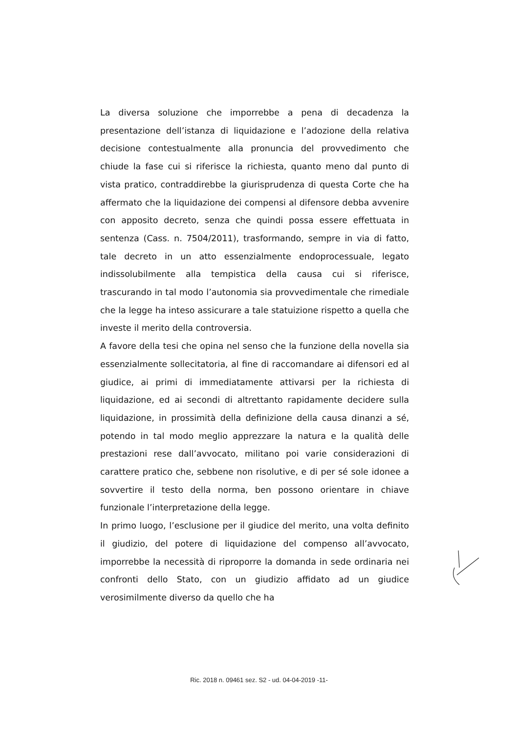La diversa soluzione che imporrebbe a pena di decadenza la presentazione dell’istanza di liquidazione e l’adozione della relativa decisione contestualmente alla pronuncia del provvedimento che chiude la fase cui si riferisce la richiesta, quanto meno dal punto di vista pratico, contraddirebbe la giurisprudenza di questa Corte che ha affermato che la liquidazione dei compensi al difensore debba avvenire con apposito decreto, senza che quindi possa essere effettuata in sentenza (Cass. n. 7504/2011), trasformando, sempre in via di fatto, tale decreto in un atto essenzialmente endoprocessuale, legato indissolubilmente alla tempistica della causa cui si riferisce, trascurando in tal modo l’autonomia sia provvedimentale che rimediale che la legge ha inteso assicurare a tale statuizione rispetto a quella che investe il merito della controversia.
A favore della tesi che opina nel senso che la funzione della novella sia essenzialmente sollecitatoria, al fine di raccomandare ai difensori ed al giudice, ai primi di immediatamente attivarsi per la richiesta di liquidazione, ed ai secondi di altrettanto rapidamente decidere sulla liquidazione, in prossimità della definizione della causa dinanzi a sé, potendo in tal modo meglio apprezzare la natura e la qualità delle prestazioni rese dall’avvocato, militano poi varie considerazioni di carattere pratico che, sebbene non risolutive, e di per sé sole idonee a sovvertire il testo della norma, ben possono orientare in chiave funzionale l’interpretazione della legge.
In primo luogo, l’esclusione per il giudice del merito, una volta definito il giudizio, del potere di liquidazione del compenso all’avvocato, imporrebbe la necessità di riproporre la domanda in sede ordinaria nei confronti dello Stato, con un giudizio affidato ad un giudice verosimilmente diverso da quello che ha
Ric. 2018 n. 09461 sez. S2 - ud. 04-04-2019 -11-